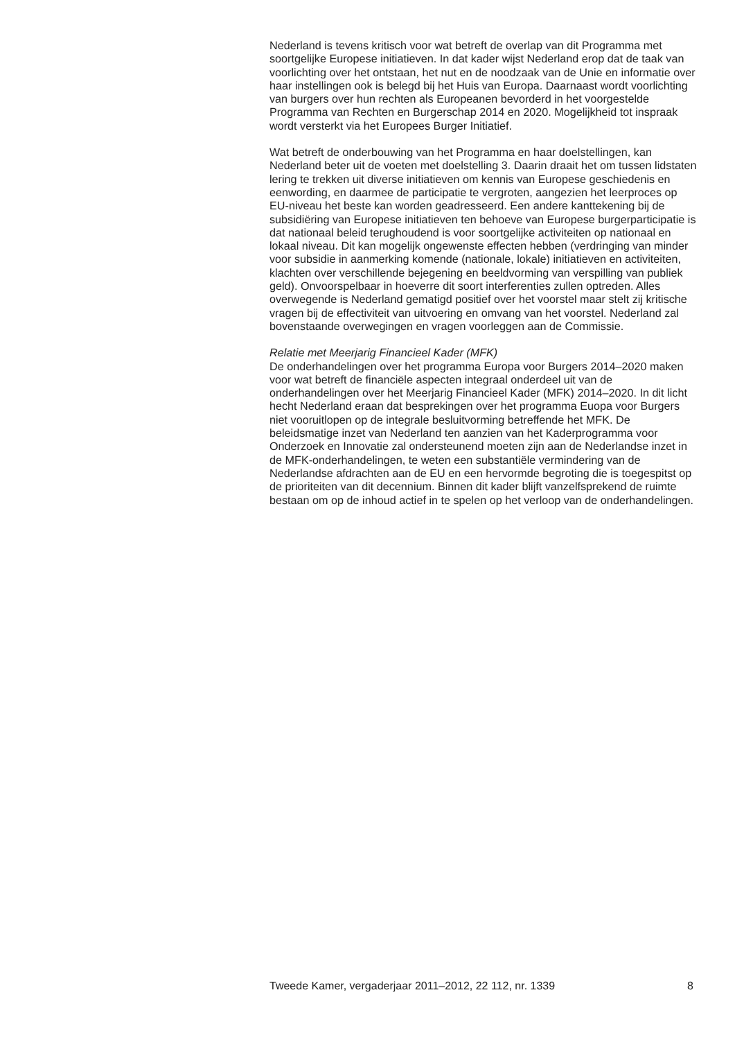Nederland is tevens kritisch voor wat betreft de overlap van dit Programma met soortgelijke Europese initiatieven. In dat kader wijst Nederland erop dat de taak van voorlichting over het ontstaan, het nut en de noodzaak van de Unie en informatie over haar instellingen ook is belegd bij het Huis van Europa. Daarnaast wordt voorlichting van burgers over hun rechten als Europeanen bevorderd in het voorgestelde Programma van Rechten en Burgerschap 2014 en 2020. Mogelijkheid tot inspraak wordt versterkt via het Europees Burger Initiatief.
Wat betreft de onderbouwing van het Programma en haar doelstellingen, kan Nederland beter uit de voeten met doelstelling 3. Daarin draait het om tussen lidstaten lering te trekken uit diverse initiatieven om kennis van Europese geschiedenis en eenwording, en daarmee de participatie te vergroten, aangezien het leerproces op EU-niveau het beste kan worden geadresseerd. Een andere kanttekening bij de subsidiëring van Europese initiatieven ten behoeve van Europese burgerparticipatie is dat nationaal beleid terughoudend is voor soortgelijke activiteiten op nationaal en lokaal niveau. Dit kan mogelijk ongewenste effecten hebben (verdringing van minder voor subsidie in aanmerking komende (nationale, lokale) initiatieven en activiteiten, klachten over verschillende bejegening en beeldvorming van verspilling van publiek geld). Onvoorspelbaar in hoeverre dit soort interferenties zullen optreden. Alles overwegende is Nederland gematigd positief over het voorstel maar stelt zij kritische vragen bij de effectiviteit van uitvoering en omvang van het voorstel. Nederland zal bovenstaande overwegingen en vragen voorleggen aan de Commissie.
Relatie met Meerjarig Financieel Kader (MFK)
De onderhandelingen over het programma Europa voor Burgers 2014–2020 maken voor wat betreft de financiële aspecten integraal onderdeel uit van de onderhandelingen over het Meerjarig Financieel Kader (MFK) 2014–2020. In dit licht hecht Nederland eraan dat besprekingen over het programma Euopa voor Burgers niet vooruitlopen op de integrale besluitvorming betreffende het MFK. De beleidsmatige inzet van Nederland ten aanzien van het Kaderprogramma voor Onderzoek en Innovatie zal ondersteunend moeten zijn aan de Nederlandse inzet in de MFK-onderhandelingen, te weten een substantiële vermindering van de Nederlandse afdrachten aan de EU en een hervormde begroting die is toegespitst op de prioriteiten van dit decennium. Binnen dit kader blijft vanzelfsprekend de ruimte bestaan om op de inhoud actief in te spelen op het verloop van de onderhandelingen.
Tweede Kamer, vergaderjaar 2011–2012, 22 112, nr. 1339 8